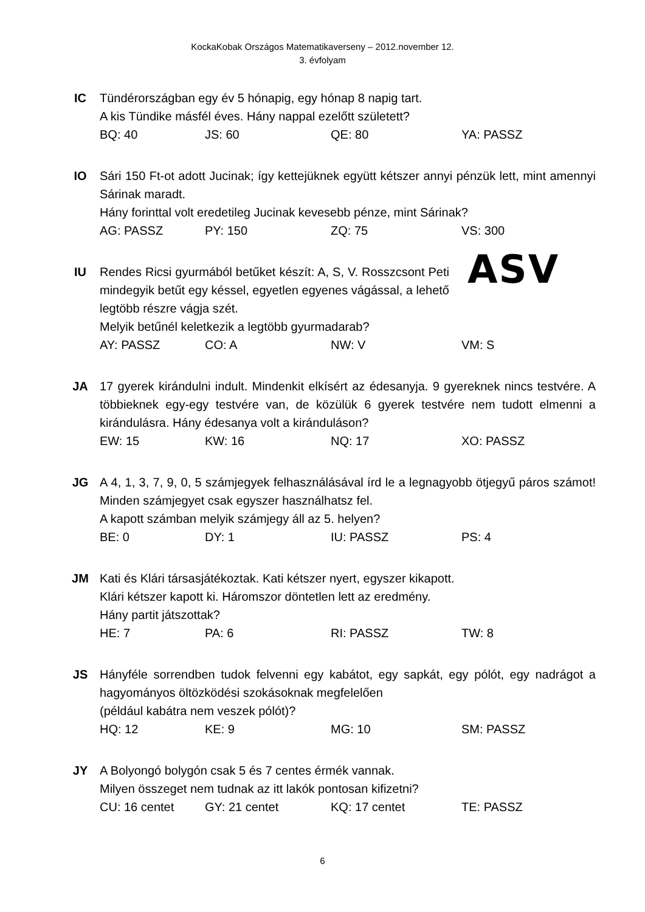KockaKobak Országos Matematikaverseny – 2012.november 12.
3. évfolyam
IC Tündérországban egy év 5 hónapig, egy hónap 8 napig tart.
A kis Tündike másfél éves. Hány nappal ezelőtt született?
BQ: 40 JS: 60 QE: 80 YA: PASSZ
IO Sári 150 Ft-ot adott Jucinak; így kettejüknek együtt kétszer annyi pénzük lett, mint amennyi Sárinak maradt.
Hány forinttal volt eredetileg Jucinak kevesebb pénze, mint Sárinak?
AG: PASSZ PY: 150 ZQ: 75 VS: 300
IU Rendes Ricsi gyurmából betűket készít: A, S, V. Rosszcsont Peti mindegyik betűt egy késsel, egyetlen egyenes vágással, a lehető legtöbb részre vágja szét.
ASV
Melyik betűnél keletkezik a legtöbb gyurmadarab?
AY: PASSZ CO: A NW: V VM: S
JA 17 gyerek kirándulni indult. Mindenkit elkísért az édesanyja. 9 gyereknek nincs testvére. A többieknek egy-egy testvére van, de közülük 6 gyerek testvére nem tudott elmenni a kirándulásra. Hány édesanya volt a kiránduláson?
EW: 15 KW: 16 NQ: 17 XO: PASSZ
JG A 4, 1, 3, 7, 9, 0, 5 számjegyek felhasználásával írd le a legnagyobb ötjegyű páros számot! Minden számjegyet csak egyszer használhatsz fel.
A kapott számban melyik számjegy áll az 5. helyen?
BE: 0 DY: 1 IU: PASSZ PS: 4
JM Kati és Klári társasjátékoztak. Kati kétszer nyert, egyszer kikapott.
Klári kétszer kapott ki. Háromszor döntetlen lett az eredmény.
Hány partit játszottak?
HE: 7 PA: 6 RI: PASSZ TW: 8
JS Hányféle sorrendben tudok felvenni egy kabátot, egy sapkát, egy pólót, egy nadrágot a hagyományos öltözködési szokásoknak megfelelően
(például kabátra nem veszek pólót)?
HQ: 12 KE: 9 MG: 10 SM: PASSZ
JY A Bolyongó bolygón csak 5 és 7 centes érmék vannak.
Milyen összeget nem tudnak az itt lakók pontosan kifizetni?
CU: 16 centet GY: 21 centet KQ: 17 centet TE: PASSZ
6